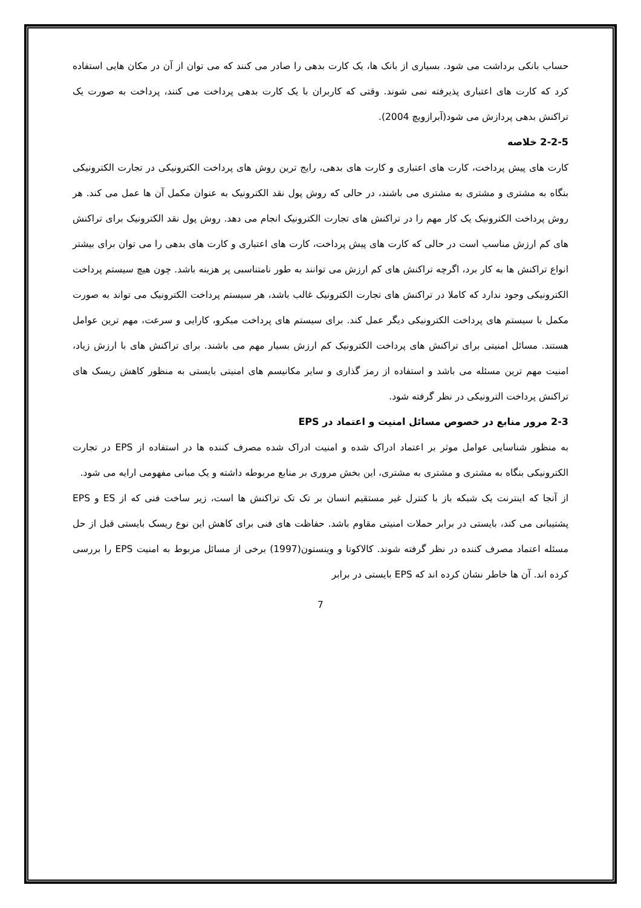حساب بانکی برداشت می شود. بسیاری از بانک ها، یک کارت بدهی را صادر می کنند که می توان از آن در مکان هایی استفاده کرد که کارت های اعتباری پذیرفته نمی شوند. وقتی که کاربران با یک کارت بدهی پرداخت می کنند، پرداخت به صورت یک تراکنش بدهی پردازش می شود(آبرازویچ 2004).
2-2-5 خلاصه
کارت های پیش پرداخت، کارت های اعتباری و کارت های بدهی، رایج ترین روش های پرداخت الکترونیکی در تجارت الکترونیکی بنگاه به مشتری و مشتری به مشتری می باشند، در حالی که روش پول نقد الکترونیک به عنوان مکمل آن ها عمل می کند. هر روش پرداخت الکترونیک یک کار مهم را در تراکنش های تجارت الکترونیک انجام می دهد. روش پول نقد الکترونیک برای تراکنش های کم ارزش مناسب است در حالی که کارت های پیش پرداخت، کارت های اعتباری و کارت های بدهی را می توان برای بیشتر انواع تراکنش ها به کار برد، اگرچه تراکنش های کم ارزش می توانند به طور نامتناسبی پر هزینه باشد. چون هیچ سیستم پرداخت الکترونیکی وجود ندارد که کاملا در تراکنش های تجارت الکترونیک غالب باشد، هر سیستم پرداخت الکترونیک می تواند به صورت مکمل با سیستم های پرداخت الکترونیکی دیگر عمل کند. برای سیستم های پرداخت میکرو، کارایی و سرعت، مهم ترین عوامل هستند. مسائل امنیتی برای تراکنش های پرداخت الکترونیک کم ارزش بسیار مهم می باشند. برای تراکنش های با ارزش زیاد، امنیت مهم ترین مسئله می باشد و استفاده از رمز گذاری و سایر مکانیسم های امنیتی بایستی به منظور کاهش ریسک های تراکنش پرداخت الترونیکی در نظر گرفته شود.
2-3 مرور منابع در خصوص مسائل امنیت و اعتماد در EPS
به منظور شناسایی عوامل موثر بر اعتماد ادراک شده و امنیت ادراک شده مصرف کننده ها در استفاده از EPS در تجارت الکترونیکی بنگاه به مشتری و مشتری به مشتری، این بخش مروری بر منابع مربوطه داشته و یک مبانی مفهومی ارایه می شود.
از آنجا که اینترنت یک شبکه باز با کنترل غیر مستقیم انسان بر تک تک تراکنش ها است، زیر ساخت فنی که از ES و EPS پشتیبانی می کند، بایستی در برابر حملات امنیتی مقاوم باشد. حفاظت های فنی برای کاهش این نوع ریسک بایستی قبل از حل مسئله اعتماد مصرف کننده در نظر گرفته شوند. کالاکوتا و وینستون(1997) برخی از مسائل مربوط به امنیت EPS را بررسی کرده اند. آن ها خاطر نشان کرده اند که EPS بایستی در برابر
7